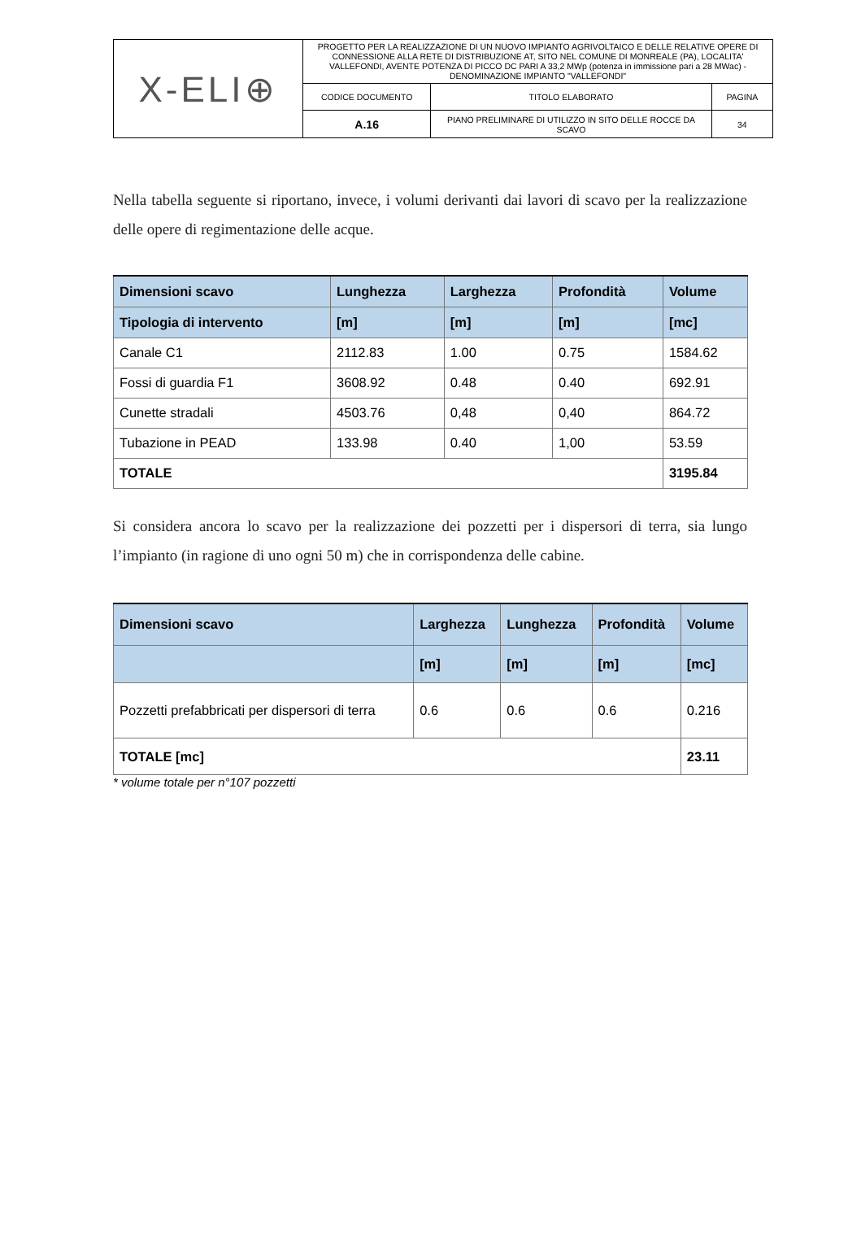| X-ELI⊕ | PROGETTO PER LA REALIZZAZIONE DI UN NUOVO IMPIANTO AGRIVOLTAICO E DELLE RELATIVE OPERE DI CONNESSIONE ALLA RETE DI DISTRIBUZIONE AT, SITO NEL COMUNE DI MONREALE (PA), LOCALITA' VALLEFONDI, AVENTE POTENZA DI PICCO DC PARI A 33,2 MWp (potenza in immissione pari a 28 MWac) - DENOMINAZIONE IMPIANTO "VALLEFONDI" | | |
| | CODICE DOCUMENTO | TITOLO ELABORATO | PAGINA |
| | A.16 | PIANO PRELIMINARE DI UTILIZZO IN SITO DELLE ROCCE DA SCAVO | 34 |
Nella tabella seguente si riportano, invece, i volumi derivanti dai lavori di scavo per la realizzazione delle opere di regimentazione delle acque.
| Dimensioni scavo | Lunghezza | Larghezza | Profondità | Volume |
| --- | --- | --- | --- | --- |
| Tipologia di intervento | [m] | [m] | [m] | [mc] |
| Canale C1 | 2112.83 | 1.00 | 0.75 | 1584.62 |
| Fossi di guardia F1 | 3608.92 | 0.48 | 0.40 | 692.91 |
| Cunette stradali | 4503.76 | 0,48 | 0,40 | 864.72 |
| Tubazione in PEAD | 133.98 | 0.40 | 1,00 | 53.59 |
| TOTALE | | | | 3195.84 |
Si considera ancora lo scavo per la realizzazione dei pozzetti per i dispersori di terra, sia lungo l’impianto (in ragione di uno ogni 50 m) che in corrispondenza delle cabine.
| Dimensioni scavo | Larghezza | Lunghezza | Profondità | Volume |
| --- | --- | --- | --- | --- |
| | [m] | [m] | [m] | [mc] |
| Pozzetti prefabbricati per dispersori di terra | 0.6 | 0.6 | 0.6 | 0.216 |
| TOTALE [mc] | | | | 23.11 |
* volume totale per n°107 pozzetti